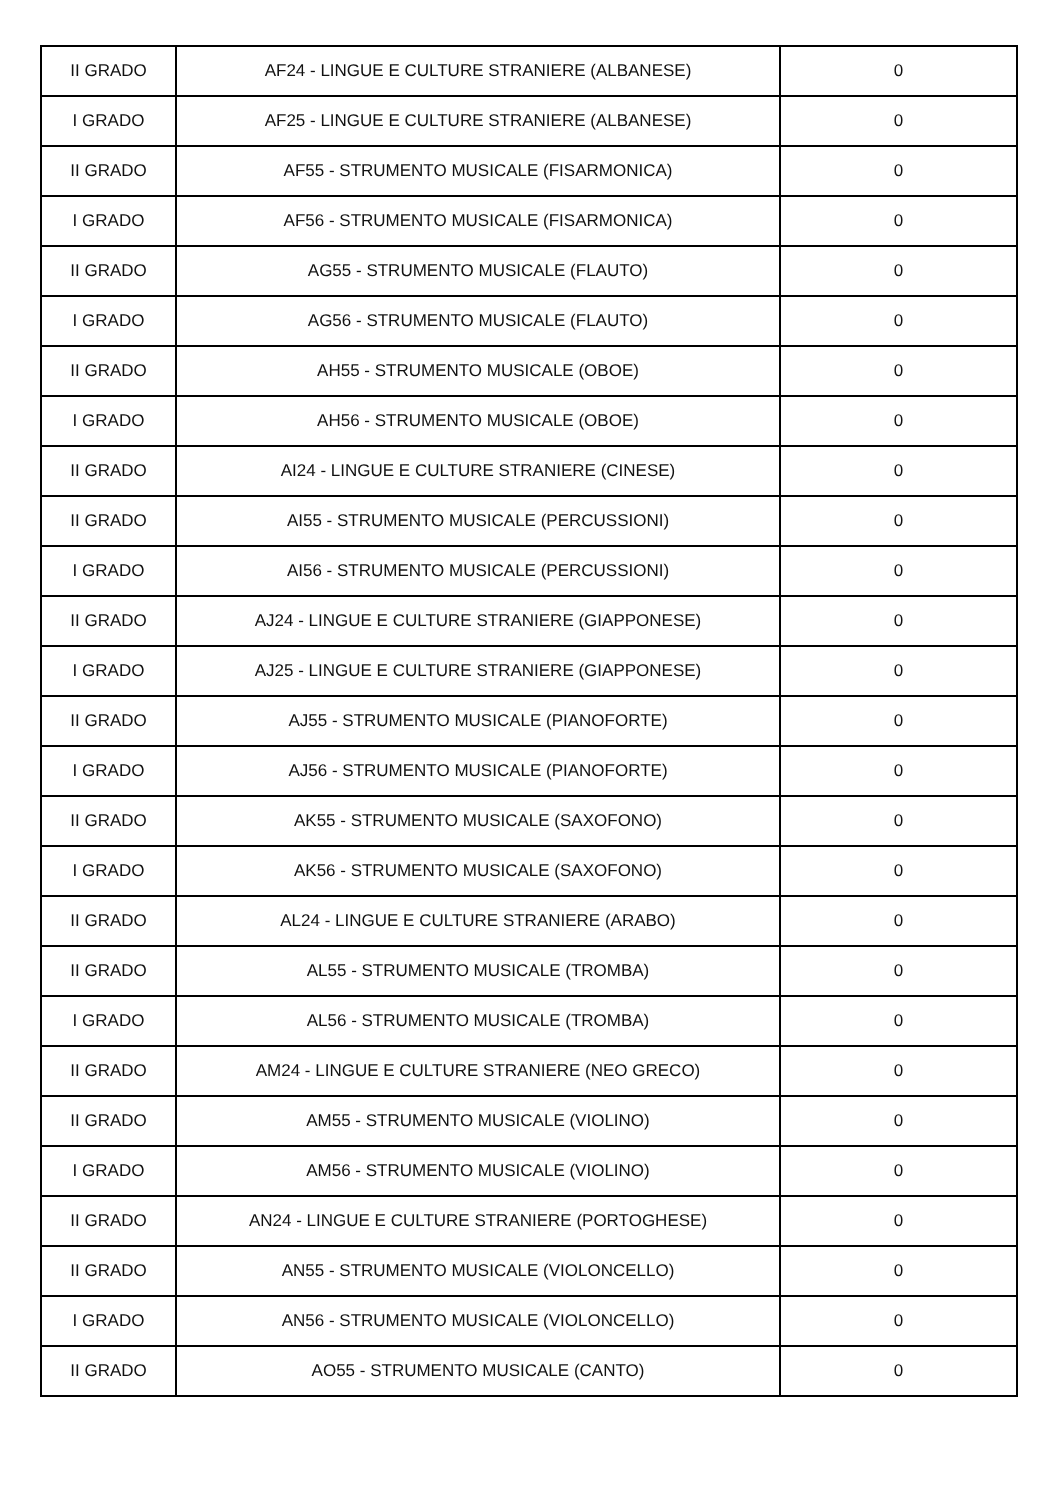| II GRADO | AF24 - LINGUE E CULTURE STRANIERE (ALBANESE) | 0 |
| I GRADO | AF25 - LINGUE E CULTURE STRANIERE (ALBANESE) | 0 |
| II GRADO | AF55 - STRUMENTO MUSICALE (FISARMONICA) | 0 |
| I GRADO | AF56 - STRUMENTO MUSICALE (FISARMONICA) | 0 |
| II GRADO | AG55 - STRUMENTO MUSICALE (FLAUTO) | 0 |
| I GRADO | AG56 - STRUMENTO MUSICALE (FLAUTO) | 0 |
| II GRADO | AH55 - STRUMENTO MUSICALE (OBOE) | 0 |
| I GRADO | AH56 - STRUMENTO MUSICALE (OBOE) | 0 |
| II GRADO | AI24 - LINGUE E CULTURE STRANIERE (CINESE) | 0 |
| II GRADO | AI55 - STRUMENTO MUSICALE (PERCUSSIONI) | 0 |
| I GRADO | AI56 - STRUMENTO MUSICALE (PERCUSSIONI) | 0 |
| II GRADO | AJ24 - LINGUE E CULTURE STRANIERE (GIAPPONESE) | 0 |
| I GRADO | AJ25 - LINGUE E CULTURE STRANIERE (GIAPPONESE) | 0 |
| II GRADO | AJ55 - STRUMENTO MUSICALE (PIANOFORTE) | 0 |
| I GRADO | AJ56 - STRUMENTO MUSICALE (PIANOFORTE) | 0 |
| II GRADO | AK55 - STRUMENTO MUSICALE (SAXOFONO) | 0 |
| I GRADO | AK56 - STRUMENTO MUSICALE (SAXOFONO) | 0 |
| II GRADO | AL24 - LINGUE E CULTURE STRANIERE (ARABO) | 0 |
| II GRADO | AL55 - STRUMENTO MUSICALE (TROMBA) | 0 |
| I GRADO | AL56 - STRUMENTO MUSICALE (TROMBA) | 0 |
| II GRADO | AM24 - LINGUE E CULTURE STRANIERE (NEO GRECO) | 0 |
| II GRADO | AM55 - STRUMENTO MUSICALE (VIOLINO) | 0 |
| I GRADO | AM56 - STRUMENTO MUSICALE (VIOLINO) | 0 |
| II GRADO | AN24 - LINGUE E CULTURE STRANIERE (PORTOGHESE) | 0 |
| II GRADO | AN55 - STRUMENTO MUSICALE (VIOLONCELLO) | 0 |
| I GRADO | AN56 - STRUMENTO MUSICALE (VIOLONCELLO) | 0 |
| II GRADO | AO55 - STRUMENTO MUSICALE (CANTO) | 0 |